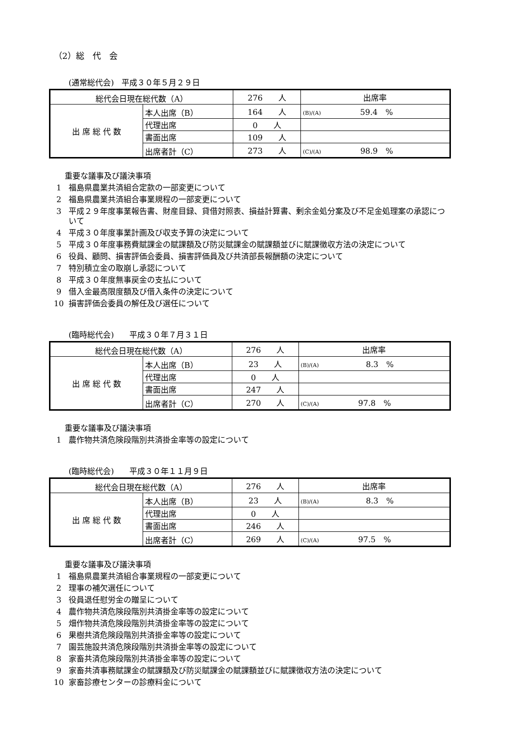（2）総　代　会
(通常総代会)　平成３０年５月２９日
| 総代会日現在総代数（A） | | 276 人 | 出席率 |
| 出 席 総 代 数 | 本人出席（B） | 164 人 | (B)/(A) 59.4 % |
| | 代理出席 | 0 人 | |
| | 書面出席 | 109 人 | |
| | 出席者計（C） | 273 人 | (C)/(A) 98.9 % |
重要な議事及び議決事項
1 福島県農業共済組合定款の一部変更について
2 福島県農業共済組合事業規程の一部変更について
3 平成２９年度事業報告書、財産目録、貸借対照表、損益計算書、剰余金処分案及び不足金処理案の承認について
4 平成３０年度事業計画及び収支予算の決定について
5 平成３０年度事務費賦課金の賦課額及び防災賦課金の賦課額並びに賦課徴収方法の決定について
6 役員、顧問、損害評価会委員、損害評価員及び共済部長報酬額の決定について
7 特別積立金の取崩し承認について
8 平成３０年度無事戻金の支払について
9 借入金最高限度額及び借入条件の決定について
10 損害評価会委員の解任及び選任について
(臨時総代会)　　平成３０年７月３１日
| 総代会日現在総代数（A） | | 276 人 | 出席率 |
| 出 席 総 代 数 | 本人出席（B） | 23 人 | (B)/(A) 8.3 % |
| | 代理出席 | 0 人 | |
| | 書面出席 | 247 人 | |
| | 出席者計（C） | 270 人 | (C)/(A) 97.8 % |
重要な議事及び議決事項
1 農作物共済危険段階別共済掛金率等の設定について
(臨時総代会)　　平成３０年１１月９日
| 総代会日現在総代数（A） | | 276 人 | 出席率 |
| 出 席 総 代 数 | 本人出席（B） | 23 人 | (B)/(A) 8.3 % |
| | 代理出席 | 0 人 | |
| | 書面出席 | 246 人 | |
| | 出席者計（C） | 269 人 | (C)/(A) 97.5 % |
重要な議事及び議決事項
1 福島県農業共済組合事業規程の一部変更について
2 理事の補欠選任について
3 役員退任慰労金の贈呈について
4 農作物共済危険段階別共済掛金率等の設定について
5 畑作物共済危険段階別共済掛金率等の設定について
6 果樹共済危険段階別共済掛金率等の設定について
7 園芸施設共済危険段階別共済掛金率等の設定について
8 家畜共済危険段階別共済掛金率等の設定について
9 家畜共済事務賦課金の賦課額及び防災賦課金の賦課額並びに賦課徴収方法の決定について
10 家畜診療センターの診療料金について